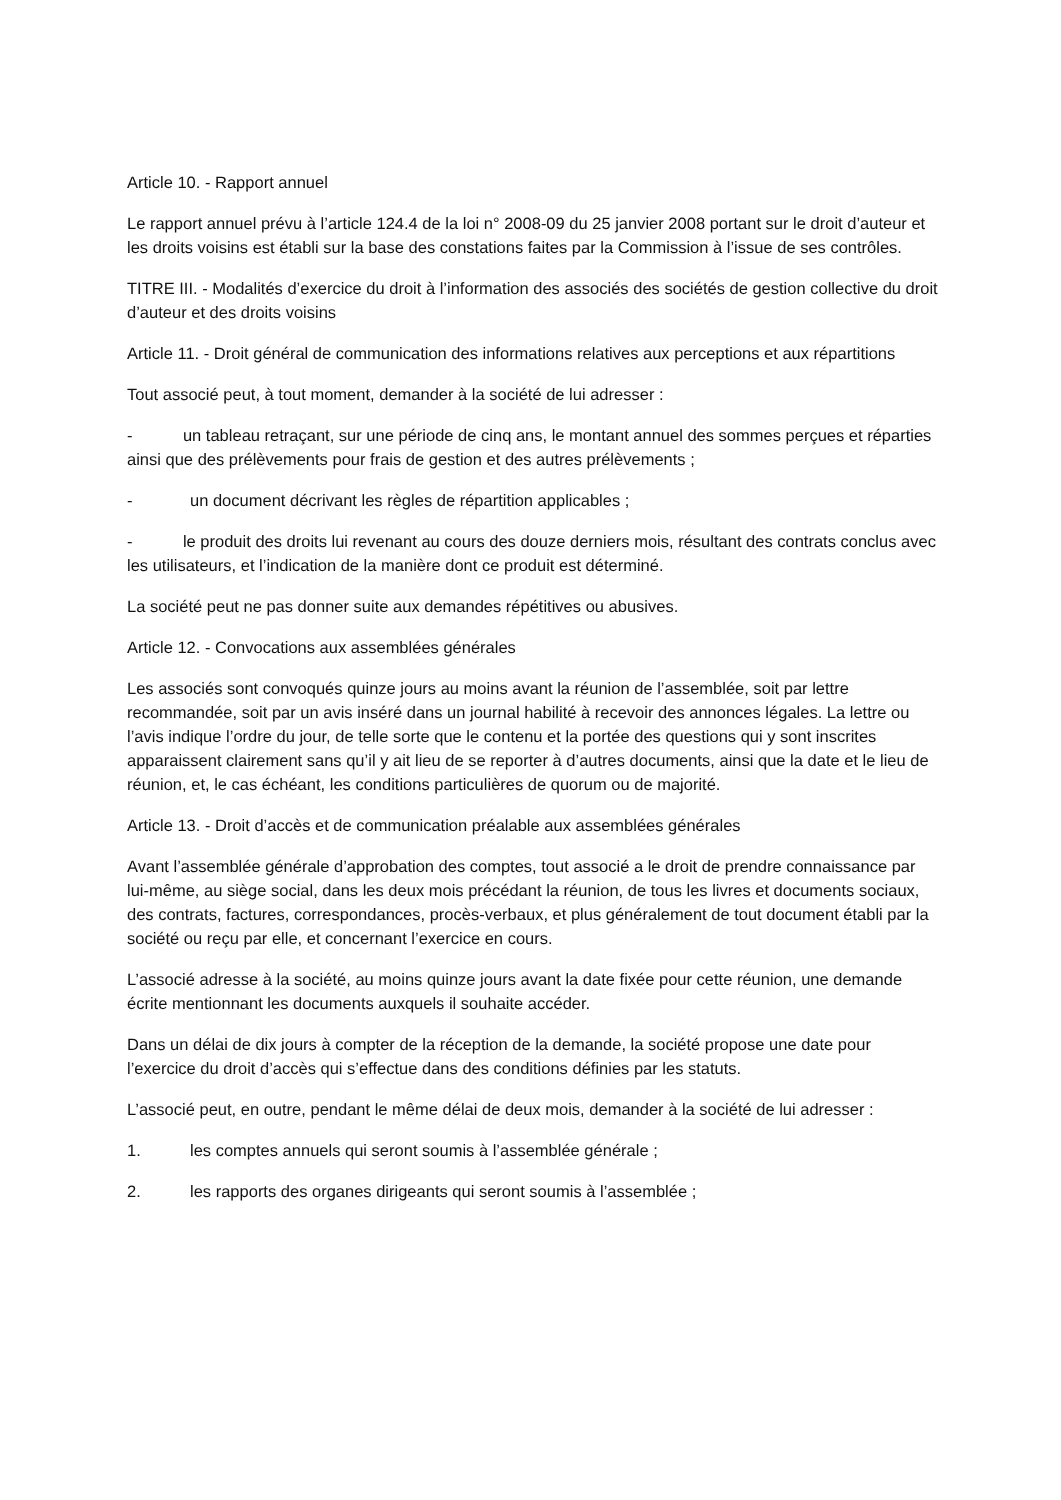Article 10. - Rapport annuel
Le rapport annuel prévu à l’article 124.4 de la loi n° 2008-09 du 25 janvier 2008 portant sur le droit d’auteur et les droits voisins est établi sur la base des constations faites par la Commission à l’issue de ses contrôles.
TITRE III. - Modalités d’exercice du droit à l’information des associés des sociétés de gestion collective du droit d’auteur et des droits voisins
Article 11. - Droit général de communication des informations relatives aux perceptions et aux répartitions
Tout associé peut, à tout moment, demander à la société de lui adresser :
- un tableau retraçant, sur une période de cinq ans, le montant annuel des sommes perçues et réparties ainsi que des prélèvements pour frais de gestion et des autres prélèvements ;
- un document décrivant les règles de répartition applicables ;
- le produit des droits lui revenant au cours des douze derniers mois, résultant des contrats conclus avec les utilisateurs, et l’indication de la manière dont ce produit est déterminé.
La société peut ne pas donner suite aux demandes répétitives ou abusives.
Article 12. - Convocations aux assemblées générales
Les associés sont convoqués quinze jours au moins avant la réunion de l’assemblée, soit par lettre recommandée, soit par un avis inséré dans un journal habilité à recevoir des annonces légales. La lettre ou l’avis indique l’ordre du jour, de telle sorte que le contenu et la portée des questions qui y sont inscrites apparaissent clairement sans qu’il y ait lieu de se reporter à d’autres documents, ainsi que la date et le lieu de réunion, et, le cas échéant, les conditions particulières de quorum ou de majorité.
Article 13. - Droit d’accès et de communication préalable aux assemblées générales
Avant l’assemblée générale d’approbation des comptes, tout associé a le droit de prendre connaissance par lui-même, au siège social, dans les deux mois précédant la réunion, de tous les livres et documents sociaux, des contrats, factures, correspondances, procès-verbaux, et plus généralement de tout document établi par la société ou reçu par elle, et concernant l’exercice en cours.
L’associé adresse à la société, au moins quinze jours avant la date fixée pour cette réunion, une demande écrite mentionnant les documents auxquels il souhaite accéder.
Dans un délai de dix jours à compter de la réception de la demande, la société propose une date pour l’exercice du droit d’accès qui s’effectue dans des conditions définies par les statuts.
L’associé peut, en outre, pendant le même délai de deux mois, demander à la société de lui adresser :
1. les comptes annuels qui seront soumis à l’assemblée générale ;
2. les rapports des organes dirigeants qui seront soumis à l’assemblée ;